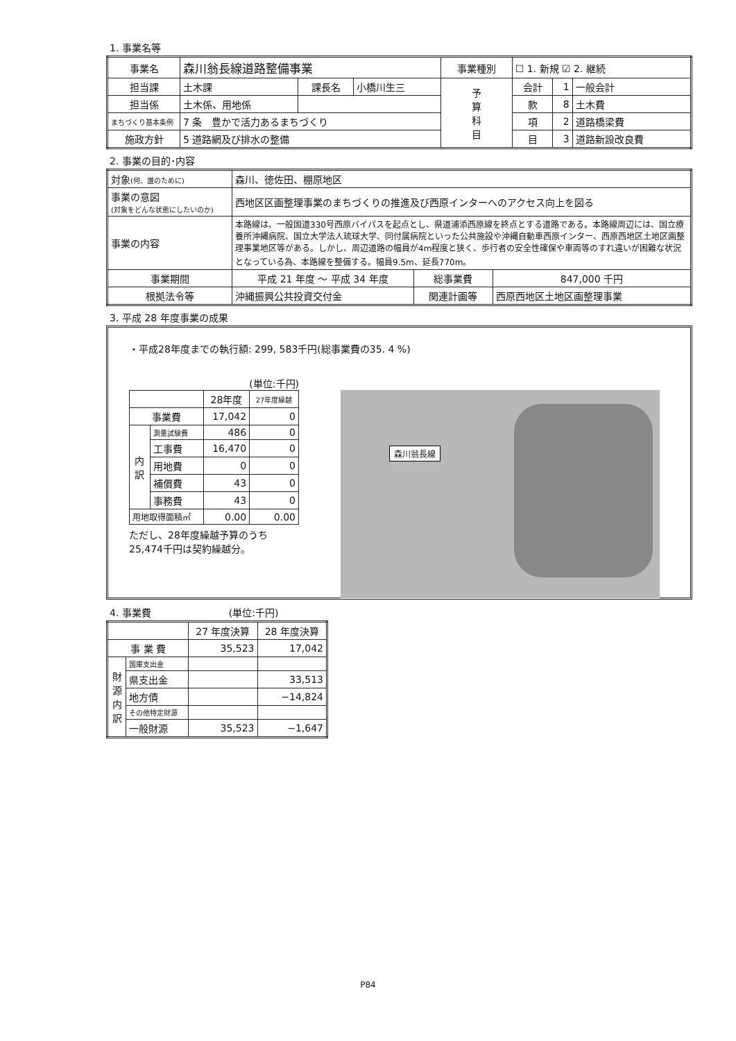1. 事業名等
| 事業名 | 森川翁長線道路整備事業 | | | 事業種別 | ☐ 1. 新規 ☑ 2. 継続 | | |
| 担当課 | 土木課 | 課長名 | 小橋川生三 | 予 算 科 目 | 会計 | 1 | 一般会計 |
| 担当係 | 土木係、用地係 | | | | 款 | 8 | 土木費 |
| まちづくり基本条例 | 7 条 豊かで活力あるまちづくり | | | | 項 | 2 | 道路橋梁費 |
| 施政方針 | 5 道路網及び排水の整備 | | | | 目 | 3 | 道路新設改良費 |
2. 事業の目的･内容
| 対象 (何、誰のために) | 森川、徳佐田、棚原地区 | | |
| 事業の意図 (対象をどんな状態にしたいのか) | 西地区区画整理事業のまちづくりの推進及び西原インターへのアクセス向上を図る | | |
| 事業の内容 | 本路線は、一般国道330号西原バイパスを起点とし、県道浦添西原線を終点とする道路である。本路線周辺には、国立療養所沖縄病院、国立大学法人琉球大学、同付属病院といった公共施設や沖縄自動車西原インター、西原西地区土地区画整理事業地区等がある。しかし、周辺道路の幅員が4m程度と狭く、歩行者の安全性確保や車両等のすれ違いが困難な状況となっている為、本路線を整備する。幅員9.5m、延長770m。 | | |
| 事業期間 | 平成 21 年度 ～ 平成 34 年度 | 総事業費 | 847,000 千円 |
| 根拠法令等 | 沖縄振興公共投資交付金 | 関連計画等 | 西原西地区土地区画整理事業 |
3. 平成 28 年度事業の成果
・平成28年度までの執行額: 299, 583千円(総事業費の35. 4 %)
(単位:千円)
| | | 28年度 | 27年度繰越 |
| 事業費 | | 17,042 | 0 |
| 内 訳 | 測量試験費 | 486 | 0 |
| | 工事費 | 16,470 | 0 |
| | 用地費 | 0 | 0 |
| | 補償費 | 43 | 0 |
| | 事務費 | 43 | 0 |
| 用地取得面積㎡ | | 0.00 | 0.00 |
ただし、28年度繰越予算のうち25,474千円は契約繰越分。
森川翁長線
4. 事業費　　　　　　　　(単位:千円)
| | | 27 年度決算 | 28 年度決算 |
| 事 業 費 | | 35,523 | 17,042 |
| 財 源 内 訳 | 国庫支出金 | | |
| | 県支出金 | | 33,513 |
| | 地方債 | | −14,824 |
| | その他特定財源 | | |
| | 一般財源 | 35,523 | −1,647 |
P84